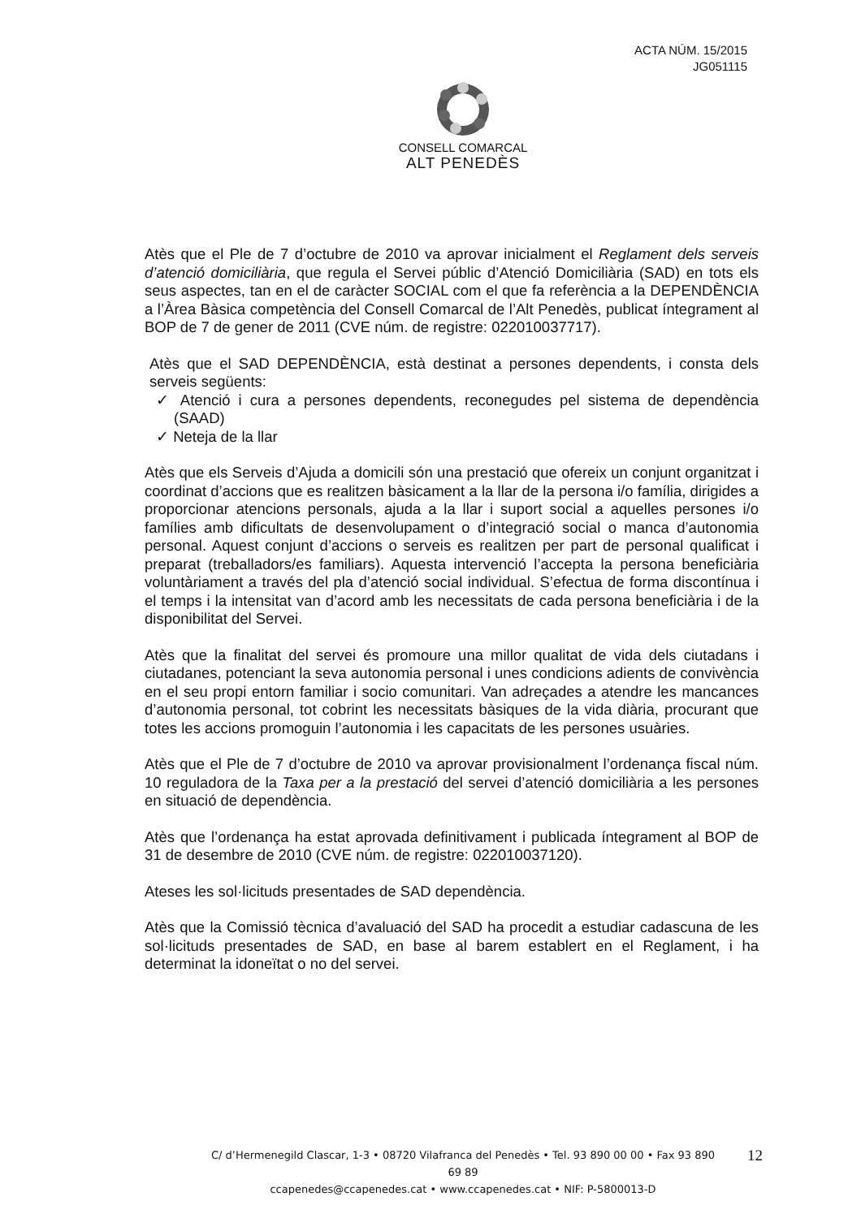ACTA NÚM. 15/2015
JG051115
CONSELL COMARCAL
ALT PENEDÈS
Atès que el Ple de 7 d’octubre de 2010 va aprovar inicialment el Reglament dels serveis d’atenció domiciliària, que regula el Servei públic d’Atenció Domiciliària (SAD) en tots els seus aspectes, tan en el de caràcter SOCIAL com el que fa referència a la DEPENDÈNCIA a l’Àrea Bàsica competència del Consell Comarcal de l’Alt Penedès, publicat íntegrament al BOP de 7 de gener de 2011 (CVE núm. de registre: 022010037717).
Atès que el SAD DEPENDÈNCIA, està destinat a persones dependents, i consta dels serveis següents:
✓ Atenció i cura a persones dependents, reconegudes pel sistema de dependència (SAAD)
✓ Neteja de la llar
Atès que els Serveis d’Ajuda a domicili són una prestació que ofereix un conjunt organitzat i coordinat d’accions que es realitzen bàsicament a la llar de la persona i/o família, dirigides a proporcionar atencions personals, ajuda a la llar i suport social a aquelles persones i/o famílies amb dificultats de desenvolupament o d’integració social o manca d’autonomia personal. Aquest conjunt d’accions o serveis es realitzen per part de personal qualificat i preparat (treballadors/es familiars). Aquesta intervenció l’accepta la persona beneficiària voluntàriament a través del pla d’atenció social individual. S’efectua de forma discontínua i el temps i la intensitat van d’acord amb les necessitats de cada persona beneficiària i de la disponibilitat del Servei.
Atès que la finalitat del servei és promoure una millor qualitat de vida dels ciutadans i ciutadanes, potenciant la seva autonomia personal i unes condicions adients de convivència en el seu propi entorn familiar i socio comunitari. Van adreçades a atendre les mancances d’autonomia personal, tot cobrint les necessitats bàsiques de la vida diària, procurant que totes les accions promoguin l’autonomia i les capacitats de les persones usuàries.
Atès que el Ple de 7 d’octubre de 2010 va aprovar provisionalment l’ordenança fiscal núm. 10 reguladora de la Taxa per a la prestació del servei d’atenció domiciliària a les persones en situació de dependència.
Atès que l’ordenança ha estat aprovada definitivament i publicada íntegrament al BOP de 31 de desembre de 2010 (CVE núm. de registre: 022010037120).
Ateses les sol·licituds presentades de SAD dependència.
Atès que la Comissió tècnica d’avaluació del SAD ha procedit a estudiar cadascuna de les sol·licituds presentades de SAD, en base al barem establert en el Reglament, i ha determinat la idoneïtat o no del servei.
C/ d’Hermenegild Clascar, 1-3 • 08720 Vilafranca del Penedès • Tel. 93 890 00 00 • Fax 93 890 69 89
ccapenedes@ccapenedes.cat • www.ccapenedes.cat • NIF: P-5800013-D
12